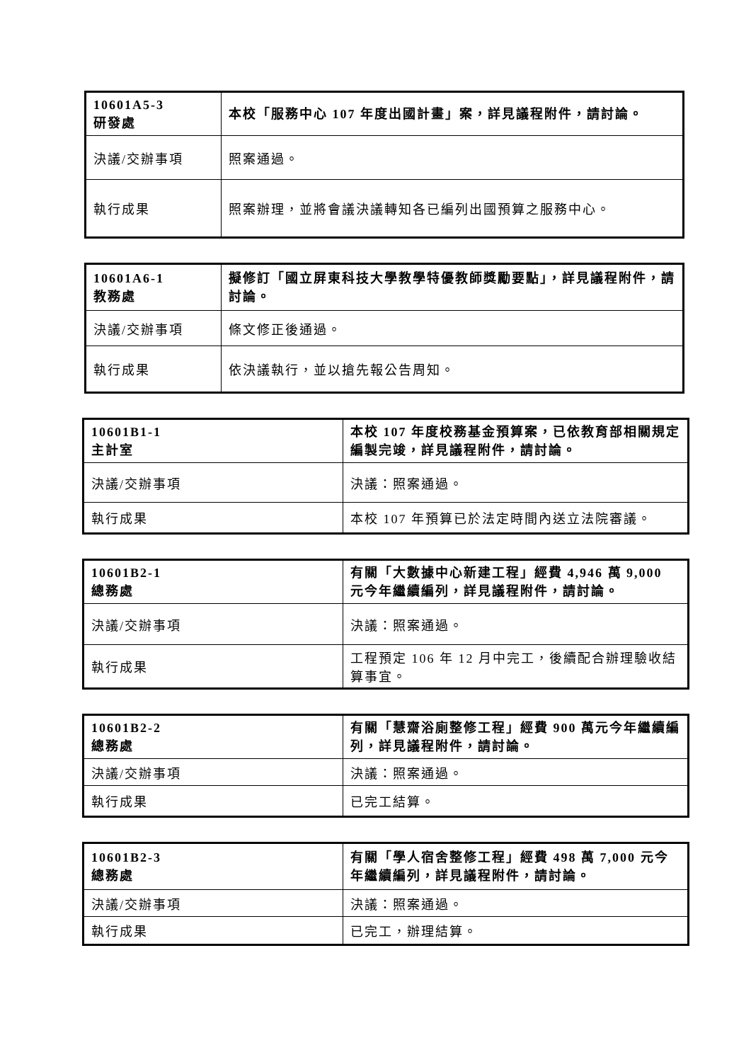| 10601A5-3 研發處 | 本校「服務中心 107 年度出國計畫」案，詳見議程附件，請討論。 |
| 決議/交辦事項 | 照案通過。 |
| 執行成果 | 照案辦理，並將會議決議轉知各已編列出國預算之服務中心。 |
| 10601A6-1 教務處 | 擬修訂「國立屏東科技大學教學特優教師獎勵要點」，詳見議程附件，請討論。 |
| 決議/交辦事項 | 條文修正後通過。 |
| 執行成果 | 依決議執行，並以搶先報公告周知。 |
| 10601B1-1 主計室 | 本校 107 年度校務基金預算案，已依教育部相關規定編製完竣，詳見議程附件，請討論。 |
| 決議/交辦事項 | 決議：照案通過。 |
| 執行成果 | 本校 107 年預算已於法定時間內送立法院審議。 |
| 10601B2-1 總務處 | 有關「大數據中心新建工程」經費 4,946 萬 9,000 元今年繼續編列，詳見議程附件，請討論。 |
| 決議/交辦事項 | 決議：照案通過。 |
| 執行成果 | 工程預定 106 年 12 月中完工，後續配合辦理驗收結算事宜。 |
| 10601B2-2 總務處 | 有關「慧齋浴廁整修工程」經費 900 萬元今年繼續編列，詳見議程附件，請討論。 |
| 決議/交辦事項 | 決議：照案通過。 |
| 執行成果 | 已完工結算。 |
| 10601B2-3 總務處 | 有關「學人宿舍整修工程」經費 498 萬 7,000 元今年繼續編列，詳見議程附件，請討論。 |
| 決議/交辦事項 | 決議：照案通過。 |
| 執行成果 | 已完工，辦理結算。 |